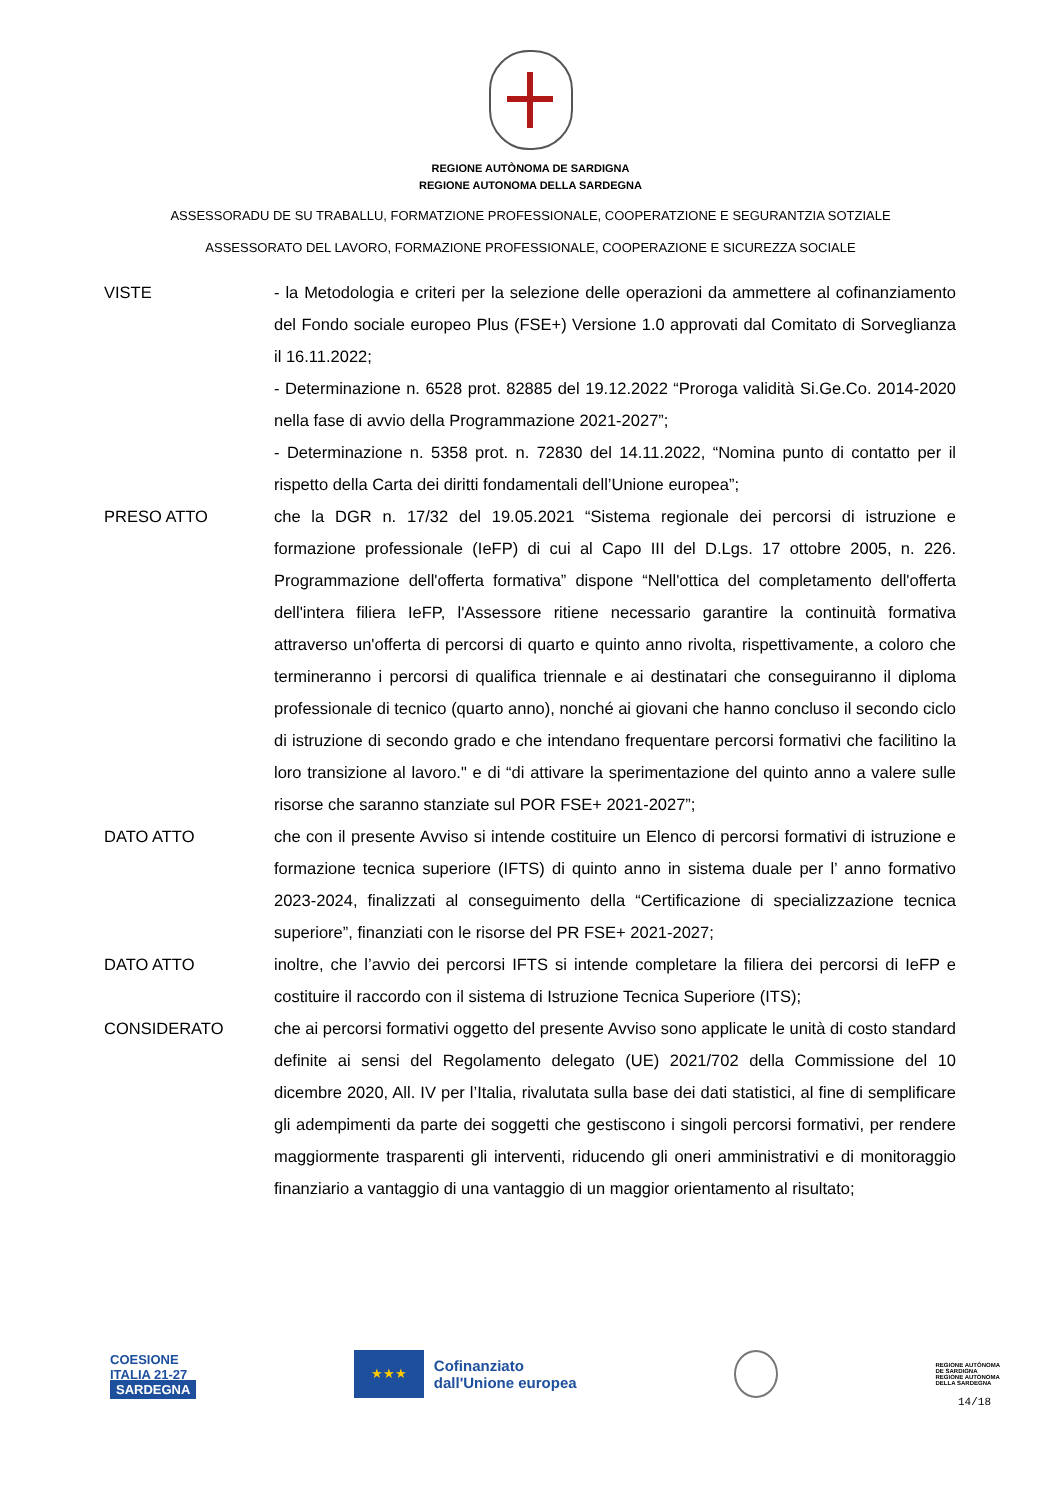REGIONE AUTÒNOMA DE SARDIGNA
REGIONE AUTONOMA DELLA SARDEGNA
ASSESSORADU DE SU TRABALLU, FORMATZIONE PROFESSIONALE, COOPERATZIONE E SEGURANTZIA SOTZIALE
ASSESSORATO DEL LAVORO, FORMAZIONE PROFESSIONALE, COOPERAZIONE E SICUREZZA SOCIALE
VISTE - la Metodologia e criteri per la selezione delle operazioni da ammettere al cofinanziamento del Fondo sociale europeo Plus (FSE+) Versione 1.0 approvati dal Comitato di Sorveglianza il 16.11.2022;
- Determinazione n. 6528 prot. 82885 del 19.12.2022 “Proroga validità Si.Ge.Co. 2014-2020 nella fase di avvio della Programmazione 2021-2027”;
- Determinazione n. 5358 prot. n. 72830 del 14.11.2022, “Nomina punto di contatto per il rispetto della Carta dei diritti fondamentali dell’Unione europea”;
PRESO ATTO che la DGR n. 17/32 del 19.05.2021 “Sistema regionale dei percorsi di istruzione e formazione professionale (IeFP) di cui al Capo III del D.Lgs. 17 ottobre 2005, n. 226. Programmazione dell'offerta formativa” dispone “Nell'ottica del completamento dell'offerta dell'intera filiera IeFP, l'Assessore ritiene necessario garantire la continuità formativa attraverso un'offerta di percorsi di quarto e quinto anno rivolta, rispettivamente, a coloro che termineranno i percorsi di qualifica triennale e ai destinatari che conseguiranno il diploma professionale di tecnico (quarto anno), nonché ai giovani che hanno concluso il secondo ciclo di istruzione di secondo grado e che intendano frequentare percorsi formativi che facilitino la loro transizione al lavoro." e di “di attivare la sperimentazione del quinto anno a valere sulle risorse che saranno stanziate sul POR FSE+ 2021-2027”;
DATO ATTO che con il presente Avviso si intende costituire un Elenco di percorsi formativi di istruzione e formazione tecnica superiore (IFTS) di quinto anno in sistema duale per l’ anno formativo 2023-2024, finalizzati al conseguimento della “Certificazione di specializzazione tecnica superiore”, finanziati con le risorse del PR FSE+ 2021-2027;
DATO ATTO inoltre, che l’avvio dei percorsi IFTS si intende completare la filiera dei percorsi di IeFP e costituire il raccordo con il sistema di Istruzione Tecnica Superiore (ITS);
CONSIDERATO che ai percorsi formativi oggetto del presente Avviso sono applicate le unità di costo standard definite ai sensi del Regolamento delegato (UE) 2021/702 della Commissione del 10 dicembre 2020, All. IV per l’Italia, rivalutata sulla base dei dati statistici, al fine di semplificare gli adempimenti da parte dei soggetti che gestiscono i singoli percorsi formativi, per rendere maggiormente trasparenti gli interventi, riducendo gli oneri amministrativi e di monitoraggio finanziario a vantaggio di una vantaggio di un maggior orientamento al risultato;
COESIONE
ITALIA 21-27
SARDEGNA
★★★
Cofinanziato
dall'Unione europea
REGIONE AUTÒNOMA
DE SARDIGNA
REGIONE AUTONOMA
DELLA SARDEGNA
14/18